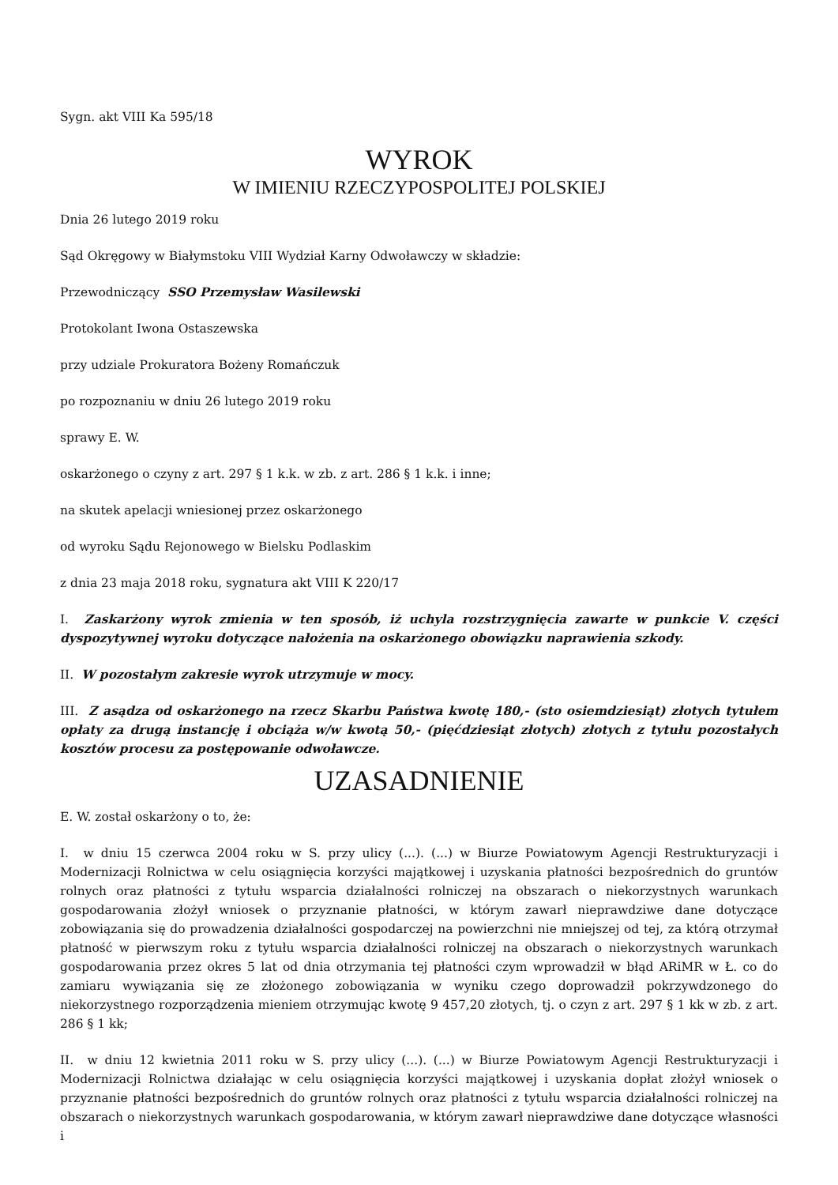Sygn. akt VIII Ka 595/18
WYROK
W IMIENIU RZECZYPOSPOLITEJ POLSKIEJ
Dnia 26 lutego 2019 roku
Sąd Okręgowy w Białymstoku VIII Wydział Karny Odwoławczy w składzie:
Przewodniczący SSO Przemysław Wasilewski
Protokolant Iwona Ostaszewska
przy udziale Prokuratora Bożeny Romańczuk
po rozpoznaniu w dniu 26 lutego 2019 roku
sprawy E. W.
oskarżonego o czyny z art. 297 § 1 k.k. w zb. z art. 286 § 1 k.k. i inne;
na skutek apelacji wniesionej przez oskarżonego
od wyroku Sądu Rejonowego w Bielsku Podlaskim
z dnia 23 maja 2018 roku, sygnatura akt VIII K 220/17
I. Zaskarżony wyrok zmienia w ten sposób, iż uchyla rozstrzygnięcia zawarte w punkcie V. części dyspozytywnej wyroku dotyczące nałożenia na oskarżonego obowiązku naprawienia szkody.
II. W pozostałym zakresie wyrok utrzymuje w mocy.
III. Z asądza od oskarżonego na rzecz Skarbu Państwa kwotę 180,- (sto osiemdziesiąt) złotych tytułem opłaty za drugą instancję i obciąża w/w kwotą 50,- (pięćdziesiąt złotych) złotych z tytułu pozostałych kosztów procesu za postępowanie odwoławcze.
UZASADNIENIE
E. W. został oskarżony o to, że:
I. w dniu 15 czerwca 2004 roku w S. przy ulicy (...). (...) w Biurze Powiatowym Agencji Restrukturyzacji i Modernizacji Rolnictwa w celu osiągnięcia korzyści majątkowej i uzyskania płatności bezpośrednich do gruntów rolnych oraz płatności z tytułu wsparcia działalności rolniczej na obszarach o niekorzystnych warunkach gospodarowania złożył wniosek o przyznanie płatności, w którym zawarł nieprawdziwe dane dotyczące zobowiązania się do prowadzenia działalności gospodarczej na powierzchni nie mniejszej od tej, za którą otrzymał płatność w pierwszym roku z tytułu wsparcia działalności rolniczej na obszarach o niekorzystnych warunkach gospodarowania przez okres 5 lat od dnia otrzymania tej płatności czym wprowadził w błąd ARiMR w Ł. co do zamiaru wywiązania się ze złożonego zobowiązania w wyniku czego doprowadził pokrzywdzonego do niekorzystnego rozporządzenia mieniem otrzymując kwotę 9 457,20 złotych, tj. o czyn z art. 297 § 1 kk w zb. z art. 286 § 1 kk;
II. w dniu 12 kwietnia 2011 roku w S. przy ulicy (...). (...) w Biurze Powiatowym Agencji Restrukturyzacji i Modernizacji Rolnictwa działając w celu osiągnięcia korzyści majątkowej i uzyskania dopłat złożył wniosek o przyznanie płatności bezpośrednich do gruntów rolnych oraz płatności z tytułu wsparcia działalności rolniczej na obszarach o niekorzystnych warunkach gospodarowania, w którym zawarł nieprawdziwe dane dotyczące własności i